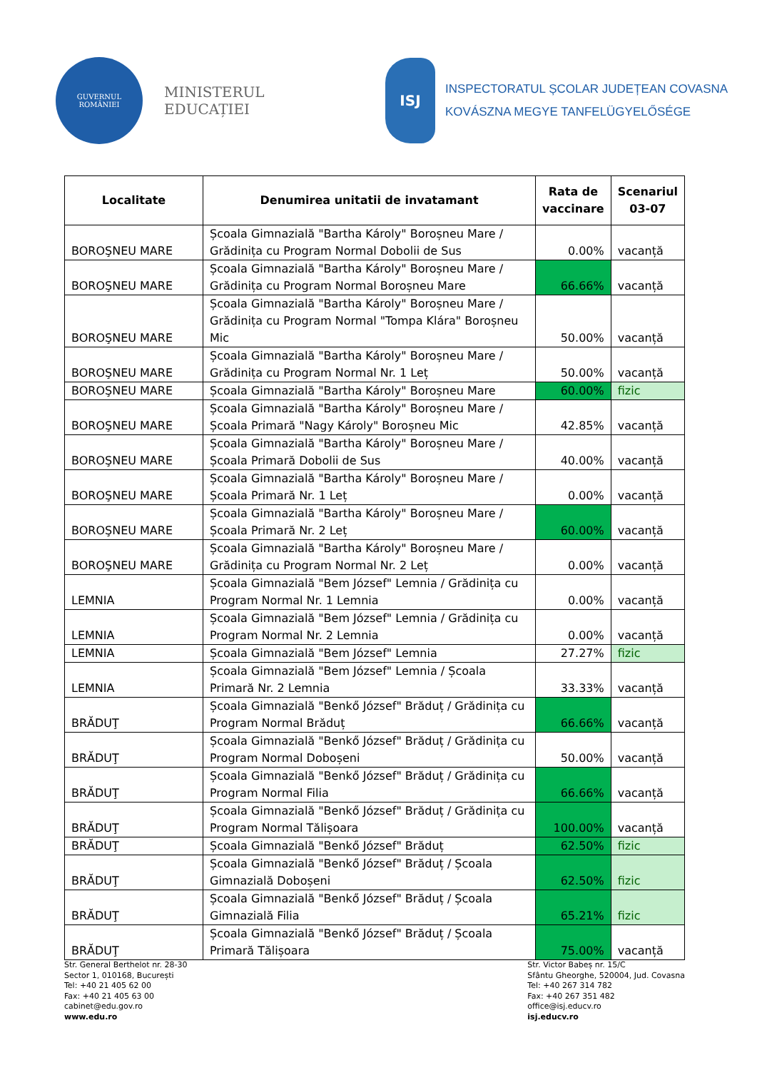GUVERNUL
ROMÂNIEI
MINISTERUL EDUCAȚIEI
ISJ
INSPECTORATUL ȘCOLAR JUDEȚEAN COVASNA
KOVÁSZNA MEGYE TANFELÜGYELŐSÉGE
| Localitate | Denumirea unitatii de invatamant | Rata de vaccinare | Scenariul 03-07 |
| --- | --- | --- | --- |
| BOROŞNEU MARE | Școala Gimnazială "Bartha Károly" Boroșneu Mare / Grădinița cu Program Normal Dobolii de Sus | 0.00% | vacanță |
| BOROŞNEU MARE | Școala Gimnazială "Bartha Károly" Boroșneu Mare / Grădinița cu Program Normal Boroșneu Mare | 66.66% | vacanță |
| BOROŞNEU MARE | Școala Gimnazială "Bartha Károly" Boroșneu Mare / Grădinița cu Program Normal "Tompa Klára" Boroșneu Mic | 50.00% | vacanță |
| BOROŞNEU MARE | Școala Gimnazială "Bartha Károly" Boroșneu Mare / Grădinița cu Program Normal Nr. 1 Leț | 50.00% | vacanță |
| BOROŞNEU MARE | Școala Gimnazială "Bartha Károly" Boroșneu Mare | 60.00% | fizic |
| BOROŞNEU MARE | Școala Gimnazială "Bartha Károly" Boroșneu Mare / Școala Primară "Nagy Károly" Boroșneu Mic | 42.85% | vacanță |
| BOROŞNEU MARE | Școala Gimnazială "Bartha Károly" Boroșneu Mare / Școala Primară Dobolii de Sus | 40.00% | vacanță |
| BOROŞNEU MARE | Școala Gimnazială "Bartha Károly" Boroșneu Mare / Școala Primară Nr. 1 Leț | 0.00% | vacanță |
| BOROŞNEU MARE | Școala Gimnazială "Bartha Károly" Boroșneu Mare / Școala Primară Nr. 2 Leț | 60.00% | vacanță |
| BOROŞNEU MARE | Școala Gimnazială "Bartha Károly" Boroșneu Mare / Grădinița cu Program Normal Nr. 2 Leț | 0.00% | vacanță |
| LEMNIA | Școala Gimnazială "Bem József" Lemnia / Grădinița cu Program Normal Nr. 1 Lemnia | 0.00% | vacanță |
| LEMNIA | Școala Gimnazială "Bem József" Lemnia / Grădinița cu Program Normal Nr. 2 Lemnia | 0.00% | vacanță |
| LEMNIA | Școala Gimnazială "Bem József" Lemnia | 27.27% | fizic |
| LEMNIA | Școala Gimnazială "Bem József" Lemnia / Școala Primară Nr. 2 Lemnia | 33.33% | vacanță |
| BRĂDUŢ | Școala Gimnazială "Benkő József" Brăduț / Grădinița cu Program Normal Brăduț | 66.66% | vacanță |
| BRĂDUŢ | Școala Gimnazială "Benkő József" Brăduț / Grădinița cu Program Normal Doboșeni | 50.00% | vacanță |
| BRĂDUŢ | Școala Gimnazială "Benkő József" Brăduț / Grădinița cu Program Normal Filia | 66.66% | vacanță |
| BRĂDUŢ | Școala Gimnazială "Benkő József" Brăduț / Grădinița cu Program Normal Tălișoara | 100.00% | vacanță |
| BRĂDUŢ | Școala Gimnazială "Benkő József" Brăduț | 62.50% | fizic |
| BRĂDUŢ | Școala Gimnazială "Benkő József" Brăduț / Școala Gimnazială Doboșeni | 62.50% | fizic |
| BRĂDUŢ | Școala Gimnazială "Benkő József" Brăduț / Școala Gimnazială Filia | 65.21% | fizic |
| BRĂDUŢ | Școala Gimnazială "Benkő József" Brăduț / Școala Primară Tălișoara | 75.00% | vacanță |
Str. General Berthelot nr. 28-30
Sector 1, 010168, București
Tel: +40 21 405 62 00
Fax: +40 21 405 63 00
cabinet@edu.gov.ro
www.edu.ro
Str. Victor Babeș nr. 15/C
Sfântu Gheorghe, 520004, Jud. Covasna
Tel: +40 267 314 782
Fax: +40 267 351 482
office@isj.educv.ro
isj.educv.ro